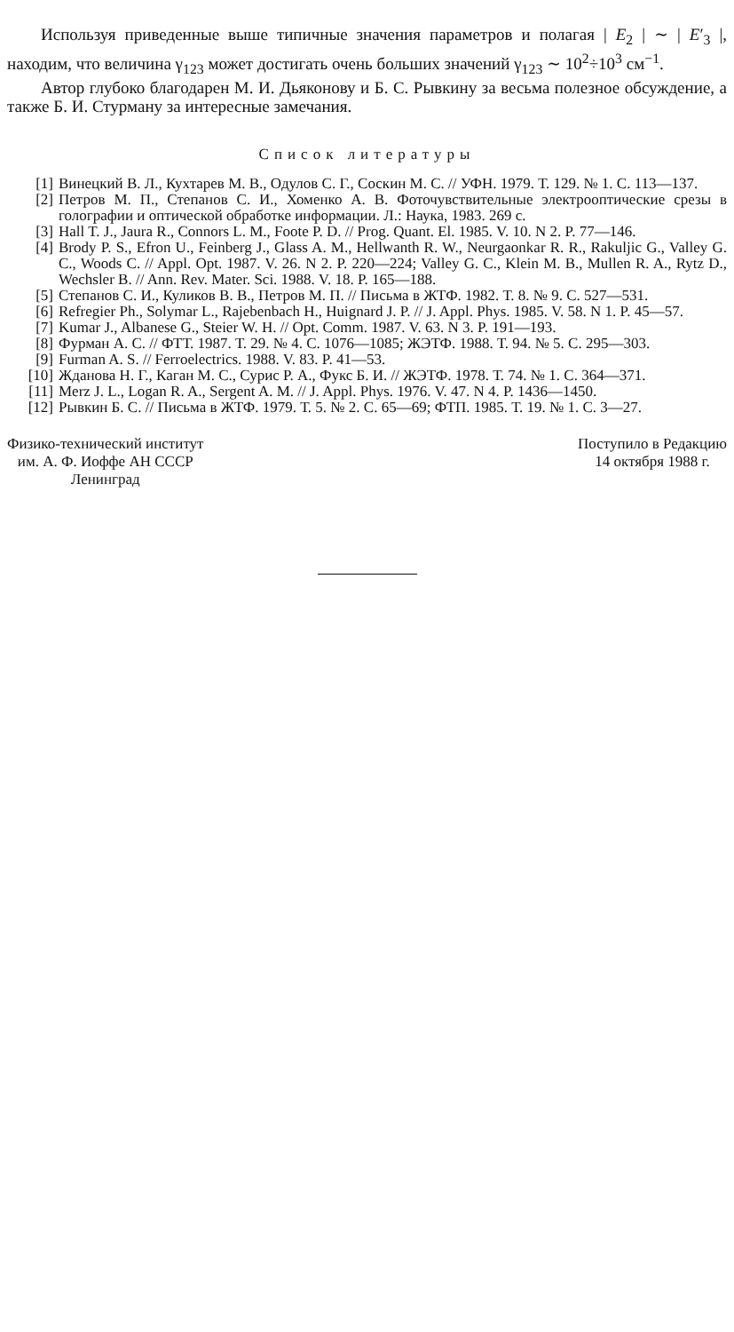Используя приведенные выше типичные значения параметров и полагая | E<sub>2</sub> | ∼ | E′<sub>3</sub> |, находим, что величина γ<sub>123</sub> может достигать очень больших значений γ<sub>123</sub> ∼ 10<sup>2</sup>÷10<sup>3</sup> см<sup>−1</sup>.
Автор глубоко благодарен М. И. Дьяконову и Б. С. Рывкину за весьма полезное обсуждение, а также Б. И. Стурману за интересные замечания.
Список литературы
[1] Винецкий В. Л., Кухтарев М. В., Одулов С. Г., Соскин М. С. // УФН. 1979. Т. 129. № 1. С. 113—137.
[2] Петров М. П., Степанов С. И., Хоменко А. В. Фоточувствительные электрооптические срезы в голографии и оптической обработке информации. Л.: Наука, 1983. 269 с.
[3] Hall T. J., Jaura R., Connors L. M., Foote P. D. // Prog. Quant. El. 1985. V. 10. N 2. P. 77—146.
[4] Brody P. S., Efron U., Feinberg J., Glass A. M., Hellwanth R. W., Neurgaonkar R. R., Rakuljic G., Valley G. C., Woods C. // Appl. Opt. 1987. V. 26. N 2. P. 220—224; Valley G. C., Klein M. B., Mullen R. A., Rytz D., Wechsler B. // Ann. Rev. Mater. Sci. 1988. V. 18. P. 165—188.
[5] Степанов С. И., Куликов В. В., Петров М. П. // Письма в ЖТФ. 1982. Т. 8. № 9. С. 527—531.
[6] Refregier Ph., Solymar L., Rajebenbach H., Huignard J. P. // J. Appl. Phys. 1985. V. 58. N 1. P. 45—57.
[7] Kumar J., Albanese G., Steier W. H. // Opt. Comm. 1987. V. 63. N 3. P. 191—193.
[8] Фурман А. С. // ФТТ. 1987. Т. 29. № 4. С. 1076—1085; ЖЭТФ. 1988. Т. 94. № 5. С. 295—303.
[9] Furman A. S. // Ferroelectrics. 1988. V. 83. P. 41—53.
[10] Жданова Н. Г., Каган М. С., Сурис Р. А., Фукс Б. И. // ЖЭТФ. 1978. Т. 74. № 1. С. 364—371.
[11] Merz J. L., Logan R. A., Sergent A. M. // J. Appl. Phys. 1976. V. 47. N 4. P. 1436—1450.
[12] Рывкин Б. С. // Письма в ЖТФ. 1979. Т. 5. № 2. С. 65—69; ФТП. 1985. Т. 19. № 1. С. 3—27.
Физико-технический институт
им. А. Ф. Иоффе АН СССР
Ленинград
Поступило в Редакцию
14 октября 1988 г.